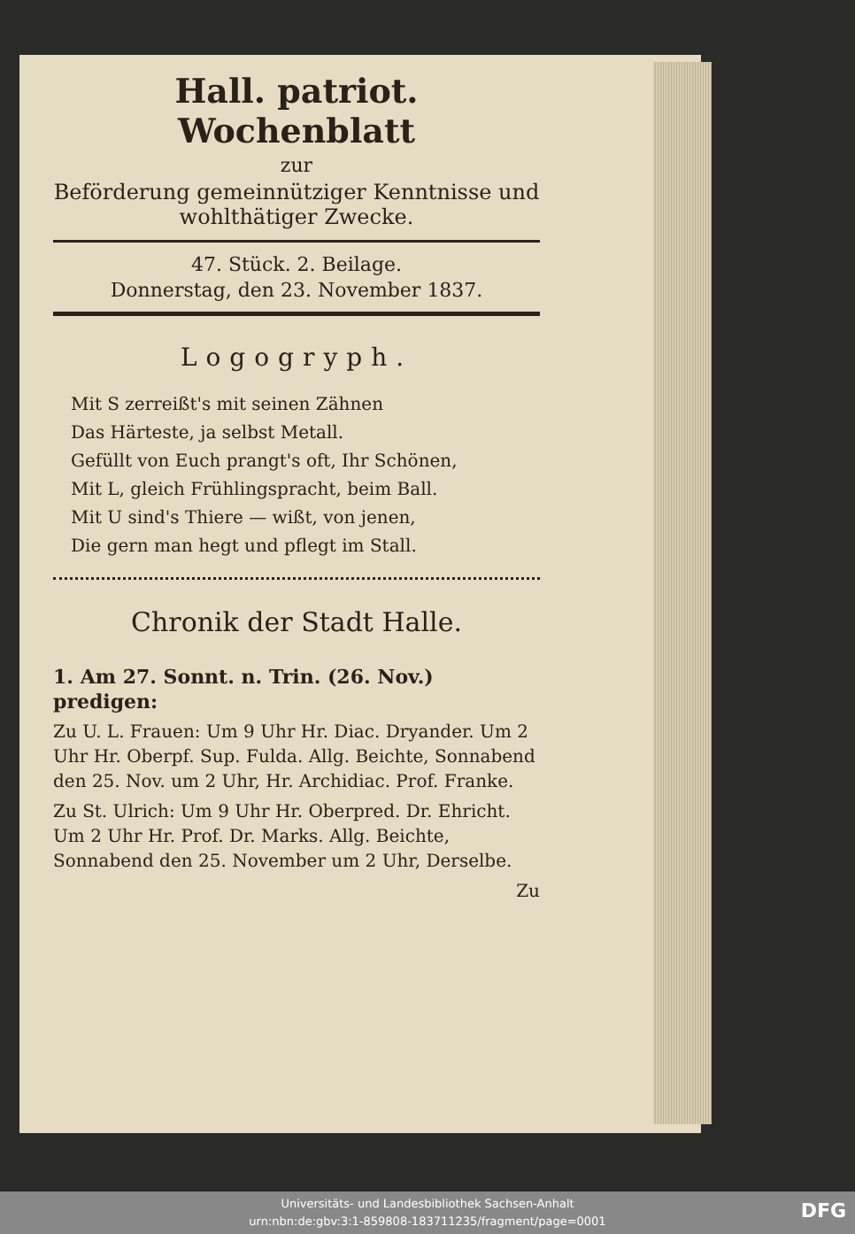Hall. patriot. Wochenblatt
zur
Beförderung gemeinnütziger Kenntnisse und wohlthätiger Zwecke.
47. Stück. 2. Beilage.
Donnerstag, den 23. November 1837.
Logogryph.
Mit S zerreißt's mit seinen Zähnen
Das Härteste, ja selbst Metall.
Gefüllt von Euch prangt's oft, Ihr Schönen,
Mit L, gleich Frühlingspracht, beim Ball.
Mit U sind's Thiere — wißt, von jenen,
Die gern man hegt und pflegt im Stall.
Chronik der Stadt Halle.
1. Am 27. Sonnt. n. Trin. (26. Nov.) predigen:
Zu U. L. Frauen: Um 9 Uhr Hr. Diac. Dryander. Um 2 Uhr Hr. Oberpf. Sup. Fulda. Allg. Beichte, Sonnabend den 25. Nov. um 2 Uhr, Hr. Archidiac. Prof. Franke.
Zu St. Ulrich: Um 9 Uhr Hr. Oberpred. Dr. Ehricht. Um 2 Uhr Hr. Prof. Dr. Marks. Allg. Beichte, Sonnabend den 25. November um 2 Uhr, Derselbe.
Zu
Universitäts- und Landesbibliothek Sachsen-Anhalt
urn:nbn:de:gbv:3:1-859808-183711235/fragment/page=0001
DFG